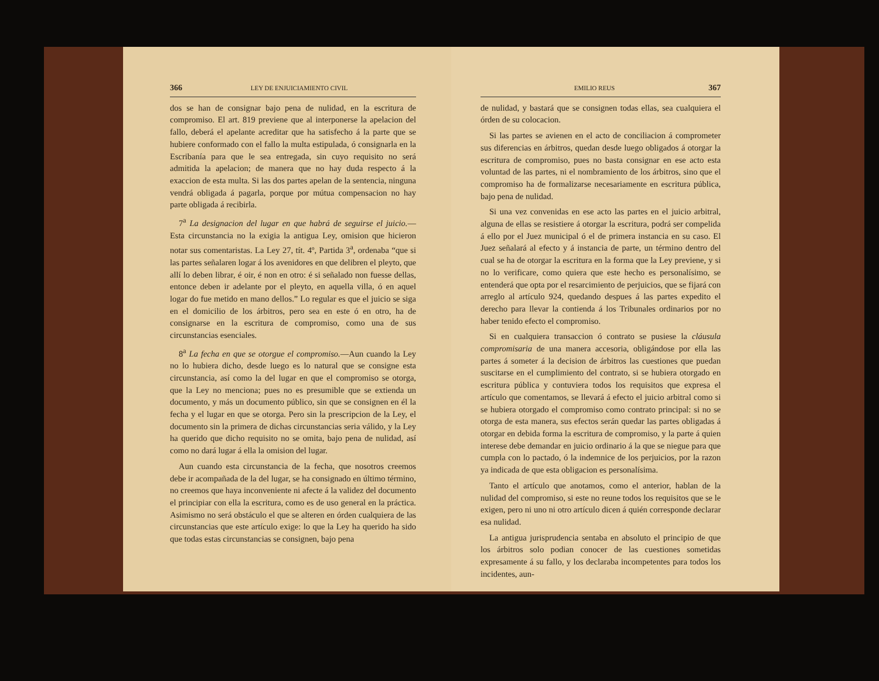366 LEY DE ENJUICIAMIENTO CIVIL
dos se han de consignar bajo pena de nulidad, en la escritura de compromiso. El art. 819 previene que al interponerse la apelacion del fallo, deberá el apelante acreditar que ha satisfecho á la parte que se hubiere conformado con el fallo la multa estipulada, ó consignarla en la Escribanía para que le sea entregada, sin cuyo requisito no será admitida la apelacion; de manera que no hay duda respecto á la exaccion de esta multa. Si las dos partes apelan de la sentencia, ninguna vendrá obligada á pagarla, porque por mútua compensacion no hay parte obligada á recibirla.
7<sup>a</sup> La designacion del lugar en que habrá de seguirse el juicio.— Esta circunstancia no la exigia la antigua Ley, omision que hicieron notar sus comentaristas. La Ley 27, tít. 4º, Partida 3<sup>a</sup>, ordenaba “que si las partes señalaren logar á los avenidores en que delibren el pleyto, que allí lo deben librar, é oir, é non en otro: é si señalado non fuesse dellas, entonce deben ir adelante por el pleyto, en aquella villa, ó en aquel logar do fue metido en mano dellos.” Lo regular es que el juicio se siga en el domicilio de los árbitros, pero sea en este ó en otro, ha de consignarse en la escritura de compromiso, como una de sus circunstancias esenciales.
8<sup>a</sup> La fecha en que se otorgue el compromiso.—Aun cuando la Ley no lo hubiera dicho, desde luego es lo natural que se consigne esta circunstancia, así como la del lugar en que el compromiso se otorga, que la Ley no menciona; pues no es presumible que se extienda un documento, y más un documento público, sin que se consignen en él la fecha y el lugar en que se otorga. Pero sin la prescripcion de la Ley, el documento sin la primera de dichas circunstancias seria válido, y la Ley ha querido que dicho requisito no se omita, bajo pena de nulidad, así como no dará lugar á ella la omision del lugar.
Aun cuando esta circunstancia de la fecha, que nosotros creemos debe ir acompañada de la del lugar, se ha consignado en último término, no creemos que haya inconveniente ni afecte á la validez del documento el principiar con ella la escritura, como es de uso general en la práctica. Asimismo no será obstáculo el que se alteren en órden cualquiera de las circunstancias que este artículo exige: lo que la Ley ha querido ha sido que todas estas circunstancias se consignen, bajo pena
EMILIO REUS 367
de nulidad, y bastará que se consignen todas ellas, sea cualquiera el órden de su colocacion.
Si las partes se avienen en el acto de conciliacion á comprometer sus diferencias en árbitros, quedan desde luego obligados á otorgar la escritura de compromiso, pues no basta consignar en ese acto esta voluntad de las partes, ni el nombramiento de los árbitros, sino que el compromiso ha de formalizarse necesariamente en escritura pública, bajo pena de nulidad.
Si una vez convenidas en ese acto las partes en el juicio arbitral, alguna de ellas se resistiere á otorgar la escritura, podrá ser compelida á ello por el Juez municipal ó el de primera instancia en su caso. El Juez señalará al efecto y á instancia de parte, un término dentro del cual se ha de otorgar la escritura en la forma que la Ley previene, y si no lo verificare, como quiera que este hecho es personalísimo, se entenderá que opta por el resarcimiento de perjuicios, que se fijará con arreglo al artículo 924, quedando despues á las partes expedito el derecho para llevar la contienda á los Tribunales ordinarios por no haber tenido efecto el compromiso.
Si en cualquiera transaccion ó contrato se pusiese la cláusula compromisaria de una manera accesoria, obligándose por ella las partes á someter á la decision de árbitros las cuestiones que puedan suscitarse en el cumplimiento del contrato, si se hubiera otorgado en escritura pública y contuviera todos los requisitos que expresa el artículo que comentamos, se llevará á efecto el juicio arbitral como si se hubiera otorgado el compromiso como contrato principal: si no se otorga de esta manera, sus efectos serán quedar las partes obligadas á otorgar en debida forma la escritura de compromiso, y la parte á quien interese debe demandar en juicio ordinario á la que se niegue para que cumpla con lo pactado, ó la indemnice de los perjuicios, por la razon ya indicada de que esta obligacion es personalísima.
Tanto el artículo que anotamos, como el anterior, hablan de la nulidad del compromiso, si este no reune todos los requisitos que se le exigen, pero ni uno ni otro artículo dicen á quién corresponde declarar esa nulidad.
La antigua jurisprudencia sentaba en absoluto el principio de que los árbitros solo podian conocer de las cuestiones sometidas expresamente á su fallo, y los declaraba incompetentes para todos los incidentes, aun-